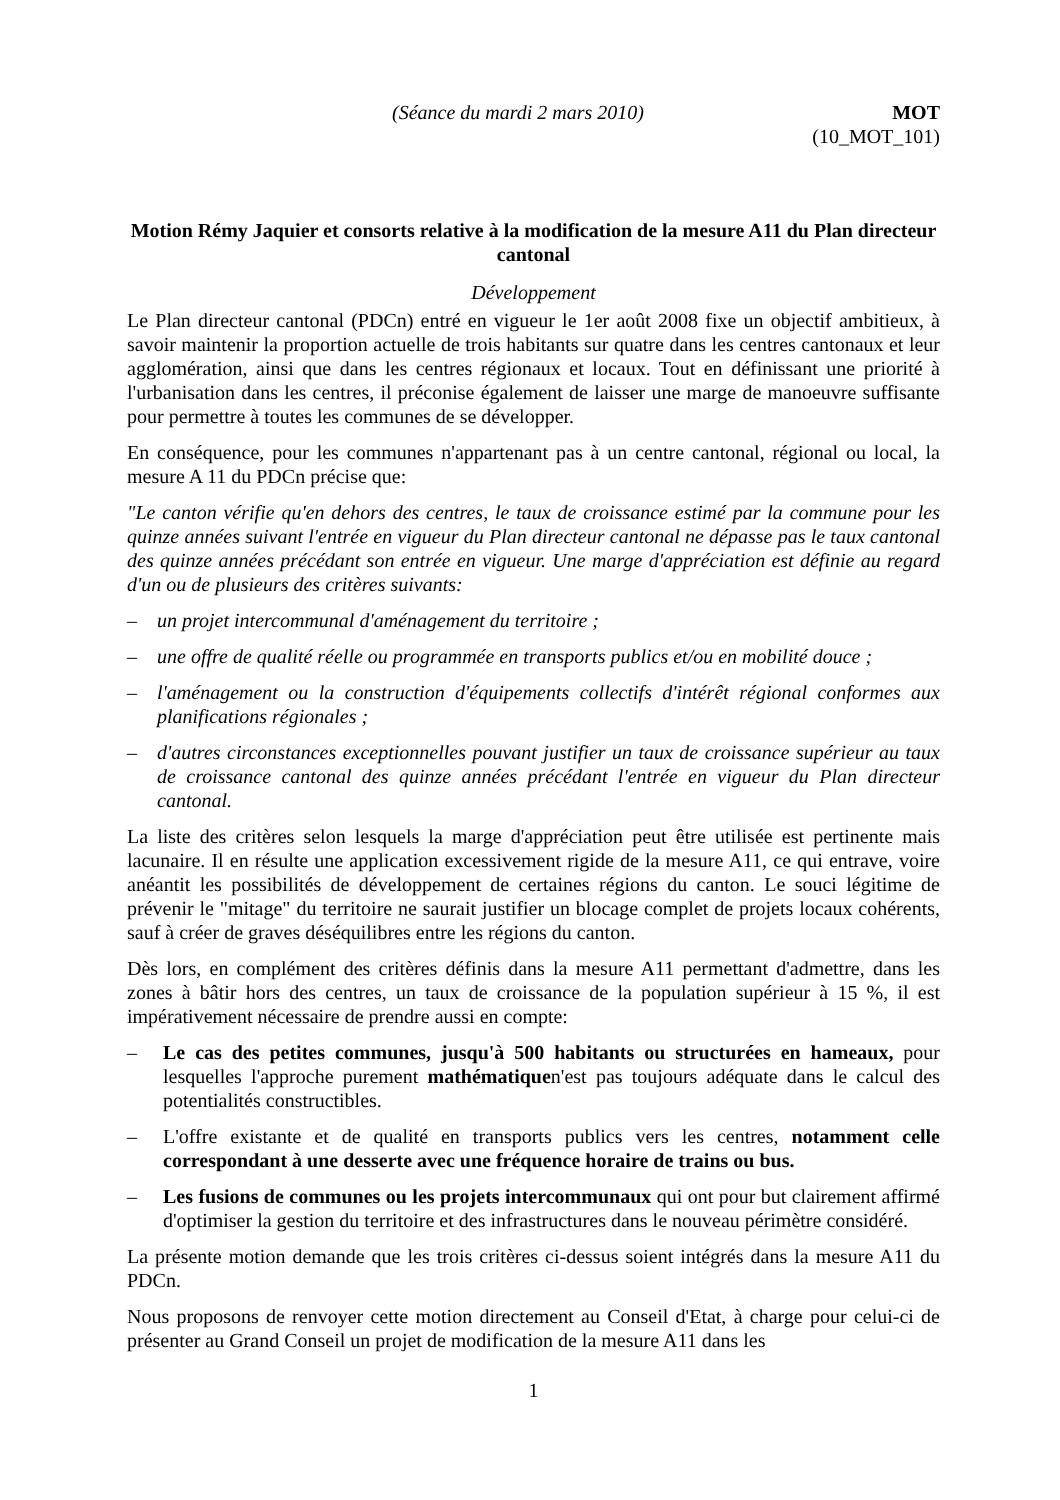(Séance du mardi 2 mars 2010) MOT
(10_MOT_101)
Motion Rémy Jaquier et consorts relative à la modification de la mesure A11 du Plan directeur cantonal
Développement
Le Plan directeur cantonal (PDCn) entré en vigueur le 1er août 2008 fixe un objectif ambitieux, à savoir maintenir la proportion actuelle de trois habitants sur quatre dans les centres cantonaux et leur agglomération, ainsi que dans les centres régionaux et locaux. Tout en définissant une priorité à l'urbanisation dans les centres, il préconise également de laisser une marge de manoeuvre suffisante pour permettre à toutes les communes de se développer.
En conséquence, pour les communes n'appartenant pas à un centre cantonal, régional ou local, la mesure A 11 du PDCn précise que:
"Le canton vérifie qu'en dehors des centres, le taux de croissance estimé par la commune pour les quinze années suivant l'entrée en vigueur du Plan directeur cantonal ne dépasse pas le taux cantonal des quinze années précédant son entrée en vigueur. Une marge d'appréciation est définie au regard d'un ou de plusieurs des critères suivants:
– un projet intercommunal d'aménagement du territoire ;
– une offre de qualité réelle ou programmée en transports publics et/ou en mobilité douce ;
– l'aménagement ou la construction d'équipements collectifs d'intérêt régional conformes aux planifications régionales ;
– d'autres circonstances exceptionnelles pouvant justifier un taux de croissance supérieur au taux de croissance cantonal des quinze années précédant l'entrée en vigueur du Plan directeur cantonal.
La liste des critères selon lesquels la marge d'appréciation peut être utilisée est pertinente mais lacunaire. Il en résulte une application excessivement rigide de la mesure A11, ce qui entrave, voire anéantit les possibilités de développement de certaines régions du canton. Le souci légitime de prévenir le "mitage" du territoire ne saurait justifier un blocage complet de projets locaux cohérents, sauf à créer de graves déséquilibres entre les régions du canton.
Dès lors, en complément des critères définis dans la mesure A11 permettant d'admettre, dans les zones à bâtir hors des centres, un taux de croissance de la population supérieur à 15 %, il est impérativement nécessaire de prendre aussi en compte:
– Le cas des petites communes, jusqu'à 500 habitants ou structurées en hameaux, pour lesquelles l'approche purement mathématiquen'est pas toujours adéquate dans le calcul des potentialités constructibles.
– L'offre existante et de qualité en transports publics vers les centres, notamment celle correspondant à une desserte avec une fréquence horaire de trains ou bus.
– Les fusions de communes ou les projets intercommunaux qui ont pour but clairement affirmé d'optimiser la gestion du territoire et des infrastructures dans le nouveau périmètre considéré.
La présente motion demande que les trois critères ci-dessus soient intégrés dans la mesure A11 du PDCn.
Nous proposons de renvoyer cette motion directement au Conseil d'Etat, à charge pour celui-ci de présenter au Grand Conseil un projet de modification de la mesure A11 dans les
1